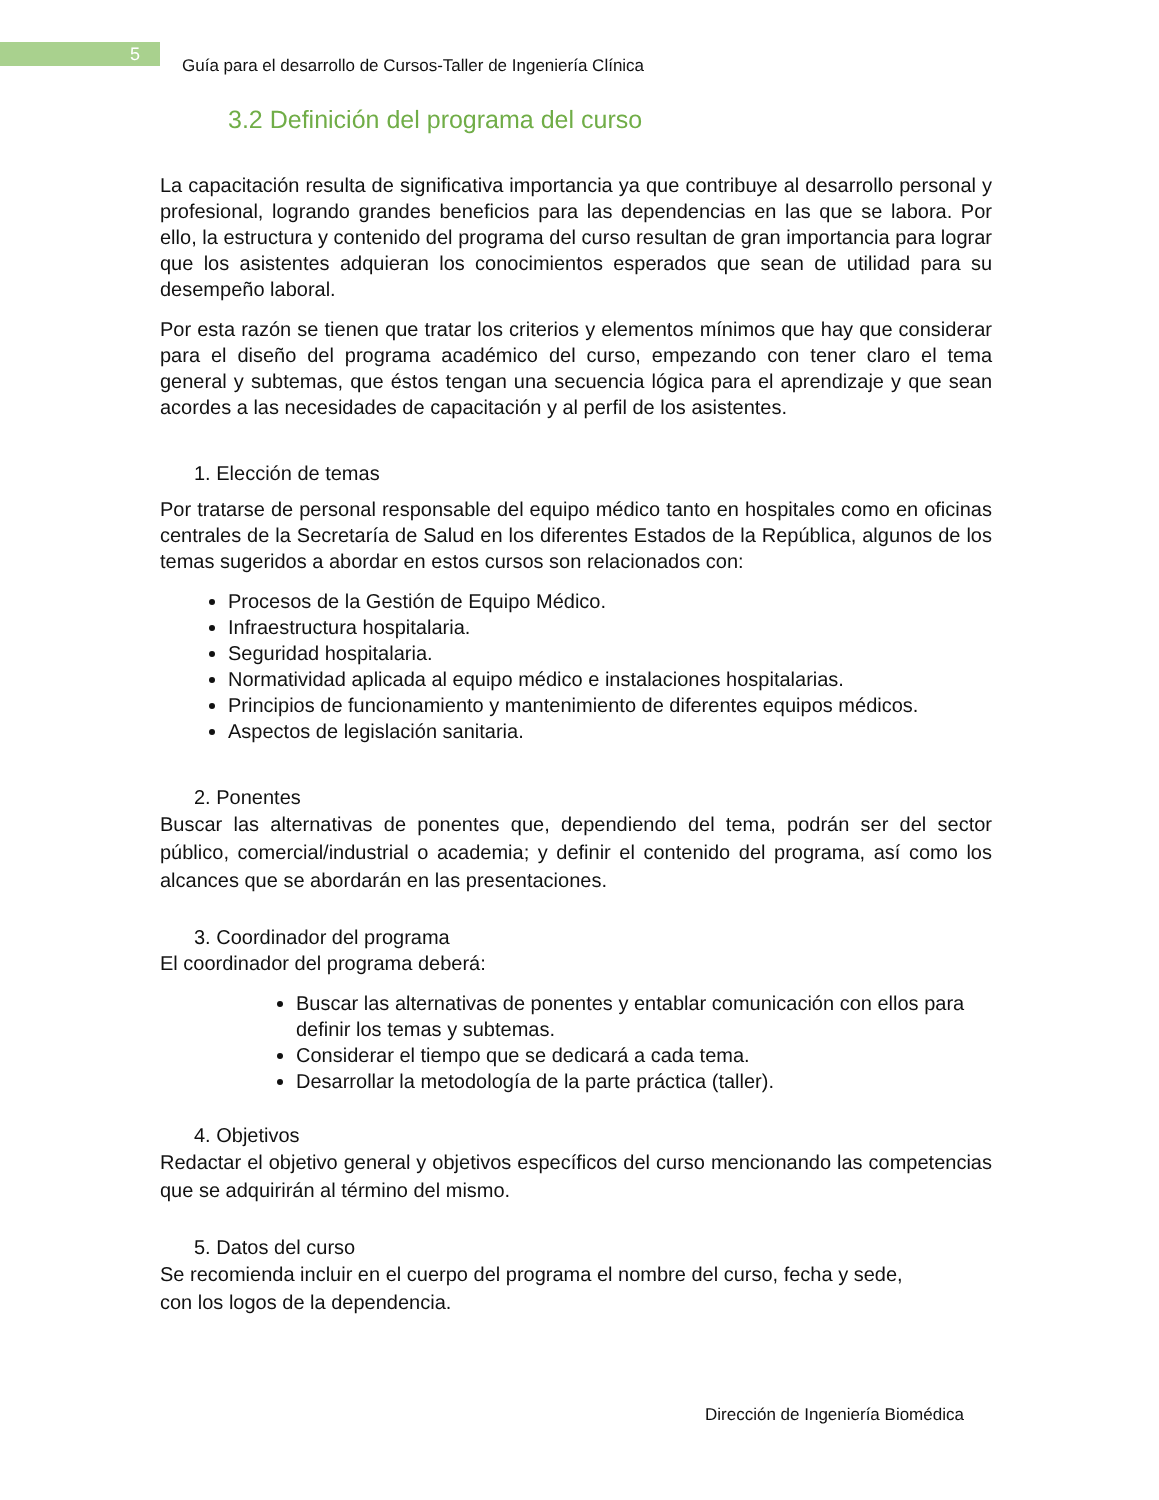5
Guía para el desarrollo de Cursos-Taller de Ingeniería Clínica
3.2 Definición del programa del curso
La capacitación resulta de significativa importancia ya que contribuye al desarrollo personal y profesional, logrando grandes beneficios para las dependencias en las que se labora. Por ello, la estructura y contenido del programa del curso resultan de gran importancia para lograr que los asistentes adquieran los conocimientos esperados que sean de utilidad para su desempeño laboral.
Por esta razón se tienen que tratar los criterios y elementos mínimos que hay que considerar para el diseño del programa académico del curso, empezando con tener claro el tema general y subtemas, que éstos tengan una secuencia lógica para el aprendizaje y que sean acordes a las necesidades de capacitación y al perfil de los asistentes.
1. Elección de temas
Por tratarse de personal responsable del equipo médico tanto en hospitales como en oficinas centrales de la Secretaría de Salud en los diferentes Estados de la República, algunos de los temas sugeridos a abordar en estos cursos son relacionados con:
Procesos de la Gestión de Equipo Médico.
Infraestructura hospitalaria.
Seguridad hospitalaria.
Normatividad aplicada al equipo médico e instalaciones hospitalarias.
Principios de funcionamiento y mantenimiento de diferentes equipos médicos.
Aspectos de legislación sanitaria.
2. Ponentes
Buscar las alternativas de ponentes que, dependiendo del tema, podrán ser del sector público, comercial/industrial o academia; y definir el contenido del programa, así como los alcances que se abordarán en las presentaciones.
3. Coordinador del programa
El coordinador del programa deberá:
Buscar las alternativas de ponentes y entablar comunicación con ellos para definir los temas y subtemas.
Considerar el tiempo que se dedicará a cada tema.
Desarrollar la metodología de la parte práctica (taller).
4. Objetivos
Redactar el objetivo general y objetivos específicos del curso mencionando las competencias que se adquirirán al término del mismo.
5. Datos del curso
Se recomienda incluir en el cuerpo del programa el nombre del curso, fecha y sede,
con los logos de la dependencia.
Dirección de Ingeniería Biomédica